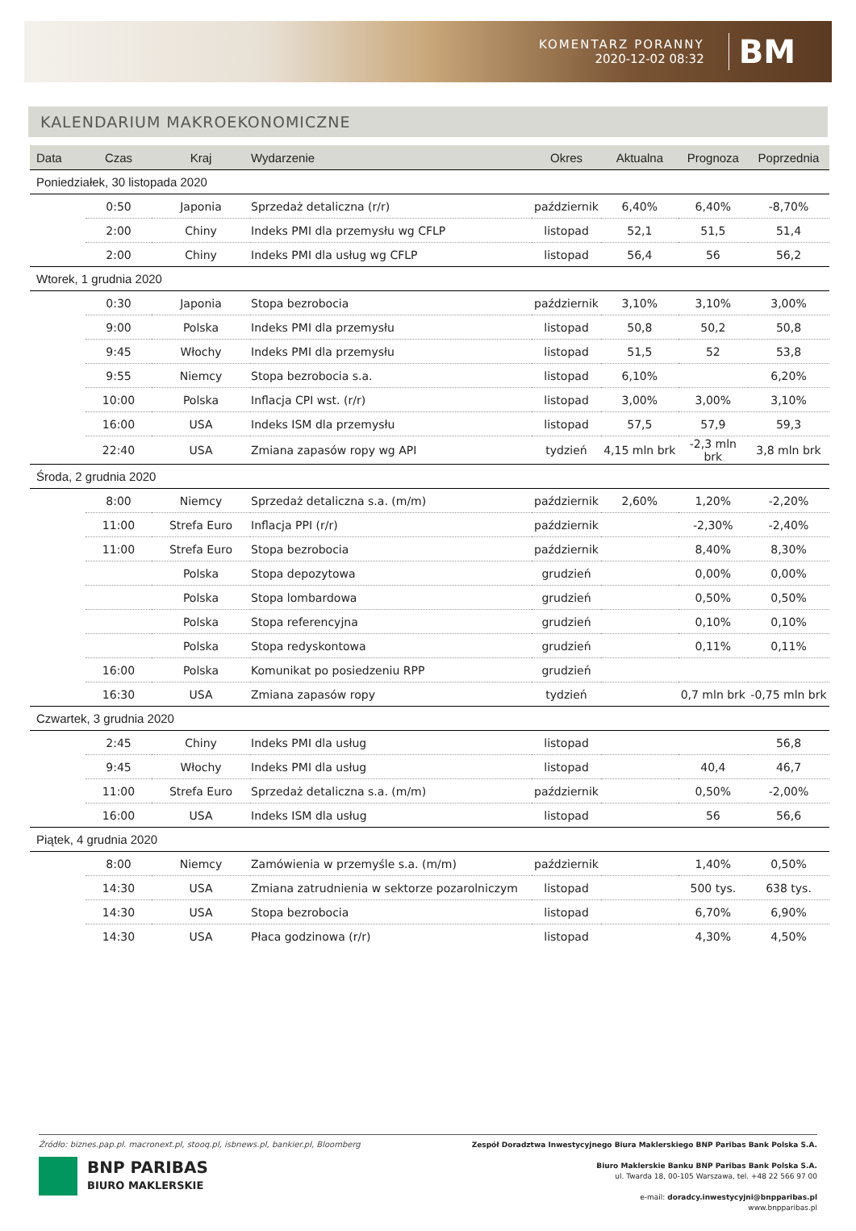KOMENTARZ PORANNY
2020-12-02 08:32
BM
KALENDARIUM MAKROEKONOMICZNE
| Data | Czas | Kraj | Wydarzenie | Okres | Aktualna | Prognoza | Poprzednia |
| --- | --- | --- | --- | --- | --- | --- | --- |
| Poniedziałek, 30 listopada 2020 | | | | | | | |
| | 0:50 | Japonia | Sprzedaż detaliczna (r/r) | październik | 6,40% | 6,40% | -8,70% |
| | 2:00 | Chiny | Indeks PMI dla przemysłu wg CFLP | listopad | 52,1 | 51,5 | 51,4 |
| | 2:00 | Chiny | Indeks PMI dla usług wg CFLP | listopad | 56,4 | 56 | 56,2 |
| Wtorek, 1 grudnia 2020 | | | | | | | |
| | 0:30 | Japonia | Stopa bezrobocia | październik | 3,10% | 3,10% | 3,00% |
| | 9:00 | Polska | Indeks PMI dla przemysłu | listopad | 50,8 | 50,2 | 50,8 |
| | 9:45 | Włochy | Indeks PMI dla przemysłu | listopad | 51,5 | 52 | 53,8 |
| | 9:55 | Niemcy | Stopa bezrobocia s.a. | listopad | 6,10% | | 6,20% |
| | 10:00 | Polska | Inflacja CPI wst. (r/r) | listopad | 3,00% | 3,00% | 3,10% |
| | 16:00 | USA | Indeks ISM dla przemysłu | listopad | 57,5 | 57,9 | 59,3 |
| | 22:40 | USA | Zmiana zapasów ropy wg API | tydzień | 4,15 mln brk | -2,3 mln brk | 3,8 mln brk |
| Środa, 2 grudnia 2020 | | | | | | | |
| | 8:00 | Niemcy | Sprzedaż detaliczna s.a. (m/m) | październik | 2,60% | 1,20% | -2,20% |
| | 11:00 | Strefa Euro | Inflacja PPI (r/r) | październik | | -2,30% | -2,40% |
| | 11:00 | Strefa Euro | Stopa bezrobocia | październik | | 8,40% | 8,30% |
| | | Polska | Stopa depozytowa | grudzień | | 0,00% | 0,00% |
| | | Polska | Stopa lombardowa | grudzień | | 0,50% | 0,50% |
| | | Polska | Stopa referencyjna | grudzień | | 0,10% | 0,10% |
| | | Polska | Stopa redyskontowa | grudzień | | 0,11% | 0,11% |
| | 16:00 | Polska | Komunikat po posiedzeniu RPP | grudzień | | | |
| | 16:30 | USA | Zmiana zapasów ropy | tydzień | | 0,7 mln brk | -0,75 mln brk |
| Czwartek, 3 grudnia 2020 | | | | | | | |
| | 2:45 | Chiny | Indeks PMI dla usług | listopad | | | 56,8 |
| | 9:45 | Włochy | Indeks PMI dla usług | listopad | | 40,4 | 46,7 |
| | 11:00 | Strefa Euro | Sprzedaż detaliczna s.a. (m/m) | październik | | 0,50% | -2,00% |
| | 16:00 | USA | Indeks ISM dla usług | listopad | | 56 | 56,6 |
| Piątek, 4 grudnia 2020 | | | | | | | |
| | 8:00 | Niemcy | Zamówienia w przemyśle s.a. (m/m) | październik | | 1,40% | 0,50% |
| | 14:30 | USA | Zmiana zatrudnienia w sektorze pozarolniczym | listopad | | 500 tys. | 638 tys. |
| | 14:30 | USA | Stopa bezrobocia | listopad | | 6,70% | 6,90% |
| | 14:30 | USA | Płaca godzinowa (r/r) | listopad | | 4,30% | 4,50% |
Źródło: biznes.pap.pl. macronext.pl, stooq.pl, isbnews.pl, bankier.pl, Bloomberg
BNP PARIBAS
BIURO MAKLERSKIE
Zespół Doradztwa Inwestycyjnego Biura Maklerskiego BNP Paribas Bank Polska S.A.
Biuro Maklerskie Banku BNP Paribas Bank Polska S.A.
ul. Twarda 18, 00-105 Warszawa, tel. +48 22 566 97 00
e-mail: doradcy.inwestycyjni@bnpparibas.pl
www.bnpparibas.pl